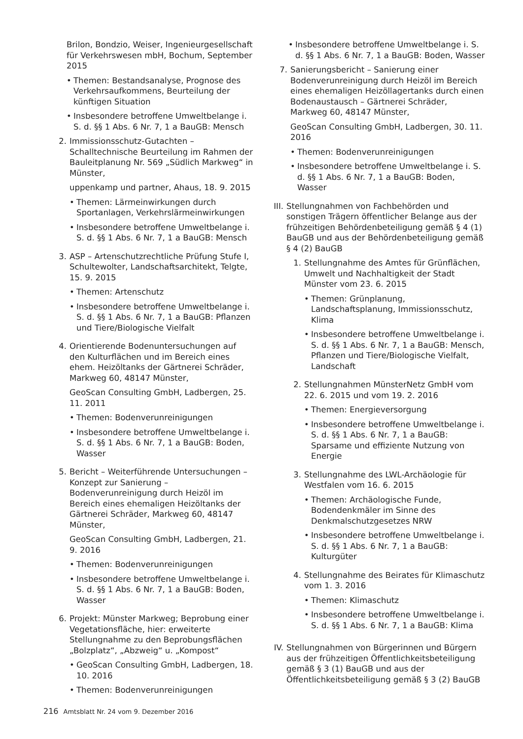Brilon, Bondzio, Weiser, Ingenieurgesellschaft für Verkehrswesen mbH, Bochum, September 2015
• Themen: Bestandsanalyse, Prognose des Verkehrsaufkommens, Beurteilung der künftigen Situation
• Insbesondere betroffene Umweltbelange i. S. d. §§ 1 Abs. 6 Nr. 7, 1 a BauGB: Mensch
2. Immissionsschutz-Gutachten – Schalltechnische Beurteilung im Rahmen der Bauleitplanung Nr. 569 „Südlich Markweg“ in Münster,
uppenkamp und partner, Ahaus, 18. 9. 2015
• Themen: Lärmeinwirkungen durch Sportanlagen, Verkehrslärmeinwirkungen
• Insbesondere betroffene Umweltbelange i. S. d. §§ 1 Abs. 6 Nr. 7, 1 a BauGB: Mensch
3. ASP – Artenschutzrechtliche Prüfung Stufe I, Schultewolter, Landschaftsarchitekt, Telgte, 15. 9. 2015
• Themen: Artenschutz
• Insbesondere betroffene Umweltbelange i. S. d. §§ 1 Abs. 6 Nr. 7, 1 a BauGB: Pflanzen und Tiere/Biologische Vielfalt
4. Orientierende Bodenuntersuchungen auf den Kulturflächen und im Bereich eines ehem. Heizöltanks der Gärtnerei Schräder, Markweg 60, 48147 Münster,
GeoScan Consulting GmbH, Ladbergen, 25. 11. 2011
• Themen: Bodenverunreinigungen
• Insbesondere betroffene Umweltbelange i. S. d. §§ 1 Abs. 6 Nr. 7, 1 a BauGB: Boden, Wasser
5. Bericht – Weiterführende Untersuchungen – Konzept zur Sanierung – Bodenverunreinigung durch Heizöl im Bereich eines ehemaligen Heizöltanks der Gärtnerei Schräder, Markweg 60, 48147 Münster,
GeoScan Consulting GmbH, Ladbergen, 21. 9. 2016
• Themen: Bodenverunreinigungen
• Insbesondere betroffene Umweltbelange i. S. d. §§ 1 Abs. 6 Nr. 7, 1 a BauGB: Boden, Wasser
6. Projekt: Münster Markweg; Beprobung einer Vegetationsfläche, hier: erweiterte Stellungnahme zu den Beprobungsflächen „Bolzplatz“, „Abzweig“ u. „Kompost“
• GeoScan Consulting GmbH, Ladbergen, 18. 10. 2016
• Themen: Bodenverunreinigungen
• Insbesondere betroffene Umweltbelange i. S. d. §§ 1 Abs. 6 Nr. 7, 1 a BauGB: Boden, Wasser
7. Sanierungsbericht – Sanierung einer Bodenverunreinigung durch Heizöl im Bereich eines ehemaligen Heizöllagertanks durch einen Bodenaustausch – Gärtnerei Schräder, Markweg 60, 48147 Münster,
GeoScan Consulting GmbH, Ladbergen, 30. 11. 2016
• Themen: Bodenverunreinigungen
• Insbesondere betroffene Umweltbelange i. S. d. §§ 1 Abs. 6 Nr. 7, 1 a BauGB: Boden, Wasser
III.
Stellungnahmen von Fachbehörden und sonstigen Trägern öffentlicher Belange aus der frühzeitigen Behördenbeteiligung gemäß § 4 (1) BauGB und aus der Behördenbeteiligung gemäß § 4 (2) BauGB
1. Stellungnahme des Amtes für Grünflächen, Umwelt und Nachhaltigkeit der Stadt Münster vom 23. 6. 2015
• Themen: Grünplanung, Landschaftsplanung, Immissionsschutz, Klima
• Insbesondere betroffene Umweltbelange i. S. d. §§ 1 Abs. 6 Nr. 7, 1 a BauGB: Mensch, Pflanzen und Tiere/Biologische Vielfalt, Landschaft
2. Stellungnahmen MünsterNetz GmbH vom 22. 6. 2015 und vom 19. 2. 2016
• Themen: Energieversorgung
• Insbesondere betroffene Umweltbelange i. S. d. §§ 1 Abs. 6 Nr. 7, 1 a BauGB: Sparsame und effiziente Nutzung von Energie
3. Stellungnahme des LWL-Archäologie für Westfalen vom 16. 6. 2015
• Themen: Archäologische Funde, Bodendenkmäler im Sinne des Denkmalschutzgesetzes NRW
• Insbesondere betroffene Umweltbelange i. S. d. §§ 1 Abs. 6 Nr. 7, 1 a BauGB: Kulturgüter
4. Stellungnahme des Beirates für Klimaschutz vom 1. 3. 2016
• Themen: Klimaschutz
• Insbesondere betroffene Umweltbelange i. S. d. §§ 1 Abs. 6 Nr. 7, 1 a BauGB: Klima
IV. Stellungnahmen von Bürgerinnen und Bürgern aus der frühzeitigen Öffentlichkeitsbeteiligung gemäß § 3 (1) BauGB und aus der Öffentlichkeitsbeteiligung gemäß § 3 (2) BauGB
216 Amtsblatt Nr. 24 vom 9. Dezember 2016